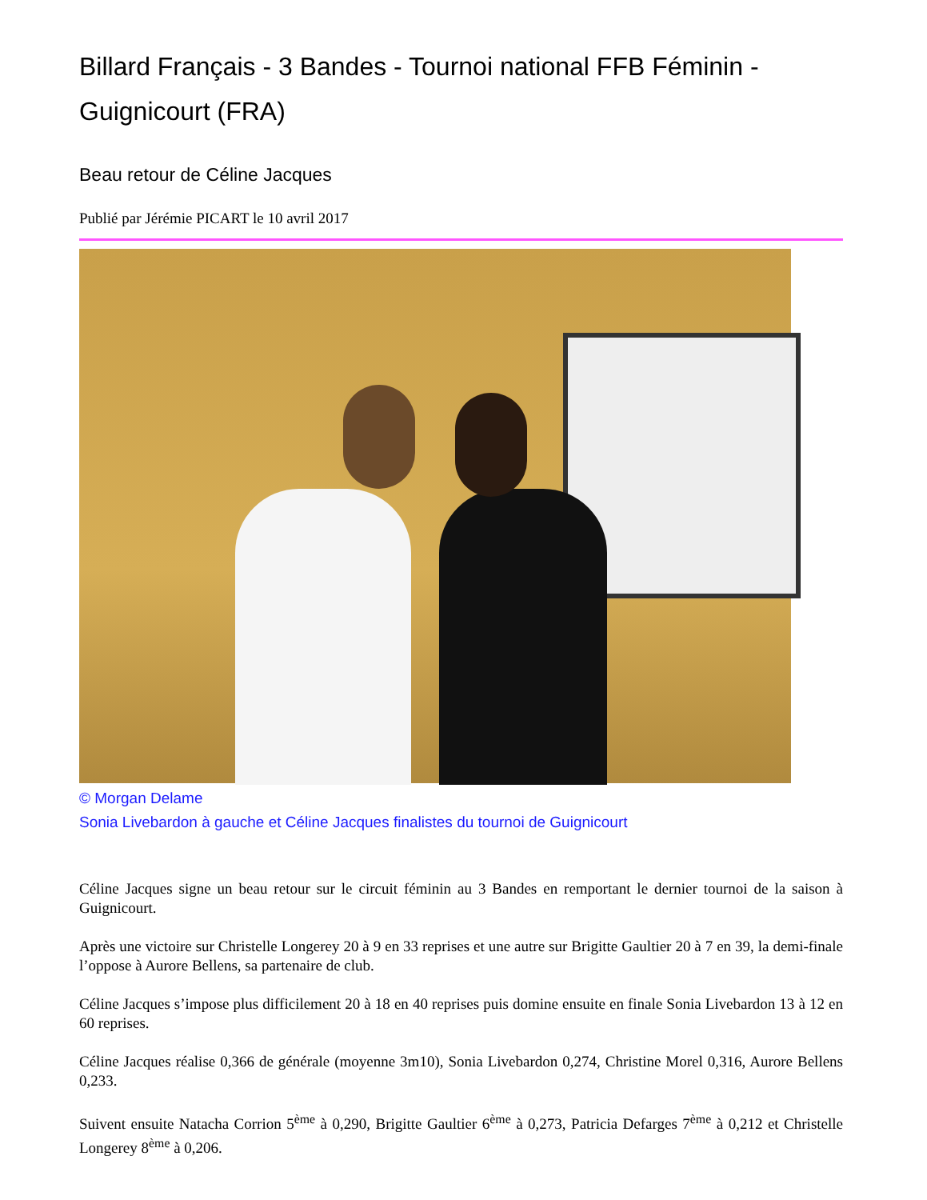Billard Français - 3 Bandes - Tournoi national FFB Féminin - Guignicourt (FRA)
Beau retour de Céline Jacques
Publié par Jérémie PICART le 10 avril 2017
© Morgan Delame
Sonia Livebardon à gauche et Céline Jacques finalistes du tournoi de Guignicourt
Céline Jacques signe un beau retour sur le circuit féminin au 3 Bandes en remportant le dernier tournoi de la saison à Guignicourt.
Après une victoire sur Christelle Longerey 20 à 9 en 33 reprises et une autre sur Brigitte Gaultier 20 à 7 en 39, la demi-finale l’oppose à Aurore Bellens, sa partenaire de club.
Céline Jacques s’impose plus difficilement 20 à 18 en 40 reprises puis domine ensuite en finale Sonia Livebardon 13 à 12 en 60 reprises.
Céline Jacques réalise 0,366 de générale (moyenne 3m10), Sonia Livebardon 0,274, Christine Morel 0,316, Aurore Bellens 0,233.
Suivent ensuite Natacha Corrion 5<sup>ème</sup> à 0,290, Brigitte Gaultier 6<sup>ème</sup> à 0,273, Patricia Defarges 7<sup>ème</sup> à 0,212 et Christelle Longerey 8<sup>ème</sup> à 0,206.